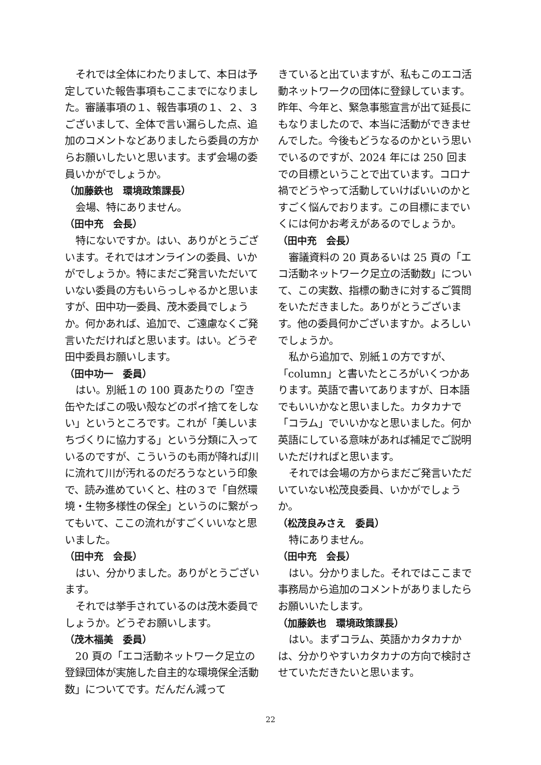それでは全体にわたりまして、本日は予定していた報告事項もここまでになりました。審議事項の１、報告事項の１、２、３ございまして、全体で言い漏らした点、追加のコメントなどありましたら委員の方からお願いしたいと思います。まず会場の委員いかがでしょうか。
（加藤鉄也　環境政策課長）
会場、特にありません。
（田中充　会長）
特にないですか。はい、ありがとうございます。それではオンラインの委員、いかがでしょうか。特にまだご発言いただいていない委員の方もいらっしゃるかと思いますが、田中功一委員、茂木委員でしょうか。何かあれば、追加で、ご遠慮なくご発言いただければと思います。はい。どうぞ田中委員お願いします。
（田中功一　委員）
はい。別紙１の 100 頁あたりの「空き缶やたばこの吸い殻などのポイ捨てをしない」というところです。これが「美しいまちづくりに協力する」という分類に入っているのですが、こういうのも雨が降れば川に流れて川が汚れるのだろうなという印象で、読み進めていくと、柱の３で「自然環境・生物多様性の保全」というのに繋がってもいて、ここの流れがすごくいいなと思いました。
（田中充　会長）
はい、分かりました。ありがとうございます。
それでは挙手されているのは茂木委員でしょうか。どうぞお願いします。
（茂木福美　委員）
20 頁の「エコ活動ネットワーク足立の登録団体が実施した自主的な環境保全活動数」についてです。だんだん減って
きていると出ていますが、私もこのエコ活動ネットワークの団体に登録しています。昨年、今年と、緊急事態宣言が出て延長にもなりましたので、本当に活動ができませんでした。今後もどうなるのかという思いでいるのですが、2024 年には 250 回までの目標ということで出ています。コロナ禍でどうやって活動していけばいいのかとすごく悩んでおります。この目標にまでいくには何かお考えがあるのでしょうか。
（田中充　会長）
審議資料の 20 頁あるいは 25 頁の「エコ活動ネットワーク足立の活動数」について、この実数、指標の動きに対するご質問をいただきました。ありがとうございます。他の委員何かございますか。よろしいでしょうか。
私から追加で、別紙１の方ですが、「column」と書いたところがいくつかあります。英語で書いてありますが、日本語でもいいかなと思いました。カタカナで「コラム」でいいかなと思いました。何か英語にしている意味があれば補足でご説明いただければと思います。
それでは会場の方からまだご発言いただいていない松茂良委員、いかがでしょうか。
（松茂良みさえ　委員）
特にありません。
（田中充　会長）
はい。分かりました。それではここまで事務局から追加のコメントがありましたらお願いいたします。
（加藤鉄也　環境政策課長）
はい。まずコラム、英語かカタカナかは、分かりやすいカタカナの方向で検討させていただきたいと思います。
22